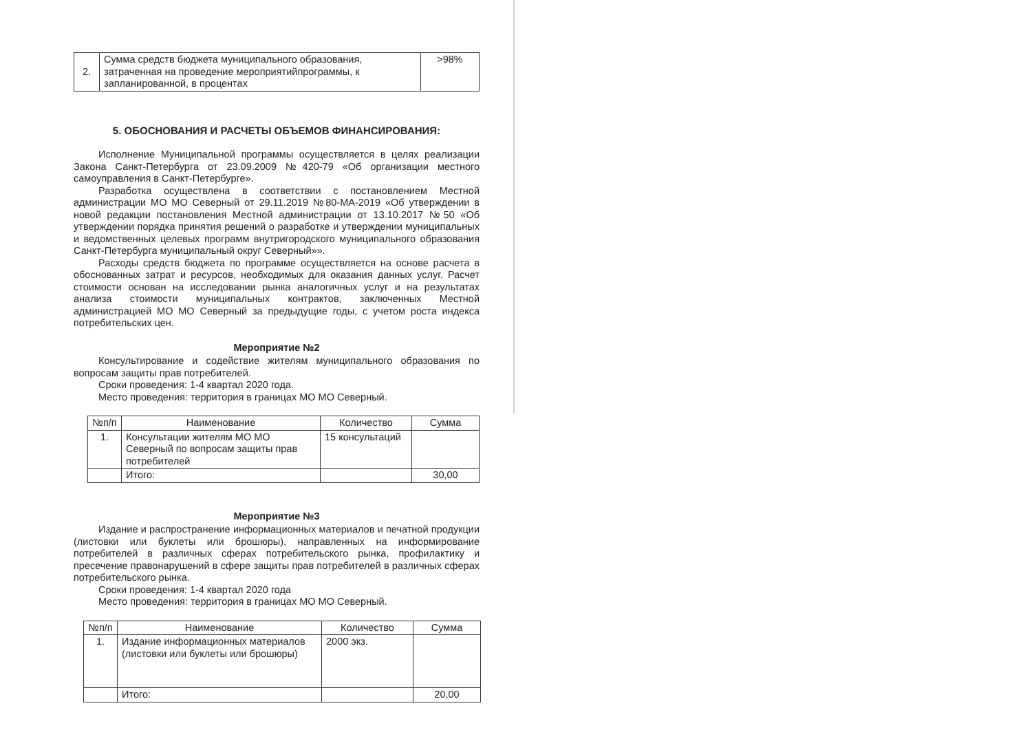| 2. | Сумма средств бюджета муниципального образования, затраченная на проведение мероприятийпрограммы, к запланированной, в процентах | >98% |
5. ОБОСНОВАНИЯ И РАСЧЕТЫ ОБЪЕМОВ ФИНАНСИРОВАНИЯ:
Исполнение Муниципальной программы осуществляется в целях реализации Закона Санкт-Петербурга от 23.09.2009 №420-79 «Об организации местного самоуправления в Санкт-Петербурге».
Разработка осуществлена в соответствии с постановлением Местной администрации МО МО Северный от 29.11.2019 №80-МА-2019 «Об утверждении в новой редакции постановления Местной администрации от 13.10.2017 №50 «Об утверждении порядка принятия решений о разработке и утверждении муниципальных и ведомственных целевых программ внутригородского муниципального образования Санкт-Петербурга муниципальный округ Северный»».
Расходы средств бюджета по программе осуществляется на основе расчета в обоснованных затрат и ресурсов, необходимых для оказания данных услуг. Расчет стоимости основан на исследовании рынка аналогичных услуг и на результатах анализа стоимости муниципальных контрактов, заключенных Местной администрацией МО МО Северный за предыдущие годы, с учетом роста индекса потребительских цен.
Мероприятие №2
Консультирование и содействие жителям муниципального образования по вопросам защиты прав потребителей.
Сроки проведения: 1-4 квартал 2020 года.
Место проведения: территория в границах МО МО Северный.
| №п/п | Наименование | Количество | Сумма |
| --- | --- | --- | --- |
| 1. | Консультации жителям МО МО Северный по вопросам защиты прав потребителей | 15 консультаций | |
| | Итого: | | 30,00 |
Мероприятие №3
Издание и распространение информационных материалов и печатной продукции (листовки или буклеты или брошюры), направленных на информирование потребителей в различных сферах потребительского рынка, профилактику и пресечение правонарушений в сфере защиты прав потребителей в различных сферах потребительского рынка.
Сроки проведения: 1-4 квартал 2020 года
Место проведения: территория в границах МО МО Северный.
| №п/п | Наименование | Количество | Сумма |
| --- | --- | --- | --- |
| 1. | Издание информационных материалов (листовки или буклеты или брошюры) | 2000 экз. | |
| | Итого: | | 20,00 |